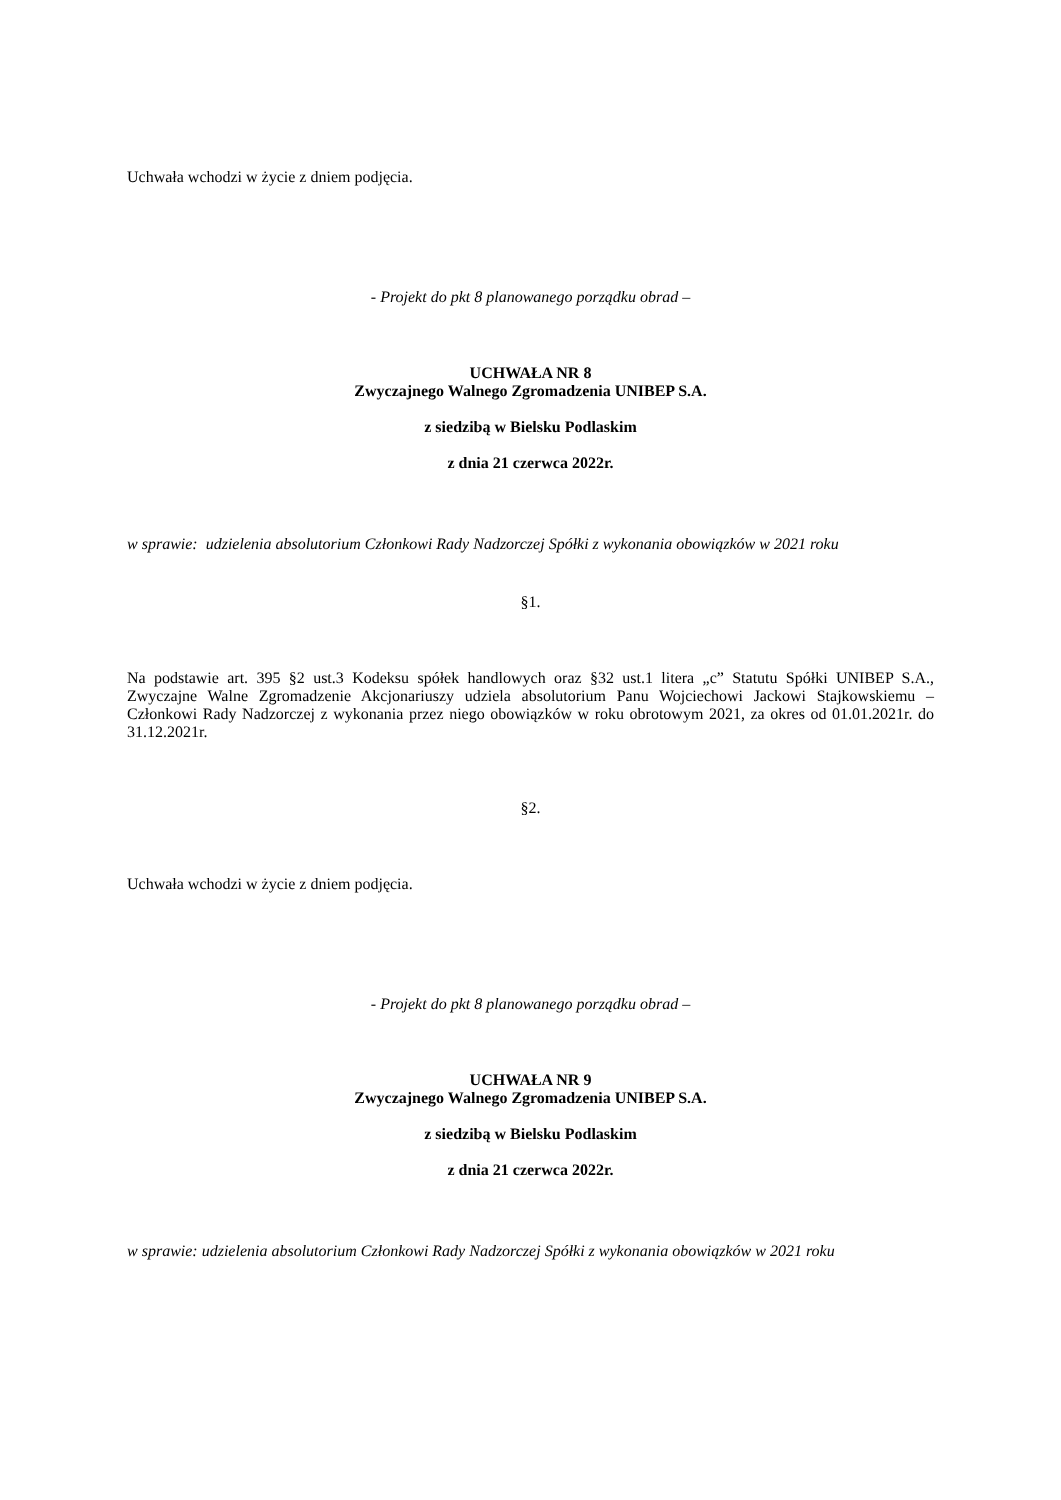Uchwała wchodzi w życie z dniem podjęcia.
- Projekt do pkt 8 planowanego porządku obrad –
UCHWAŁA NR 8
Zwyczajnego Walnego Zgromadzenia UNIBEP S.A.
z siedzibą w Bielsku Podlaskim
z dnia 21 czerwca 2022r.
w sprawie: udzielenia absolutorium Członkowi Rady Nadzorczej Spółki z wykonania obowiązków w 2021 roku
§1.
Na podstawie art. 395 §2 ust.3 Kodeksu spółek handlowych oraz §32 ust.1 litera „c” Statutu Spółki UNIBEP S.A., Zwyczajne Walne Zgromadzenie Akcjonariuszy udziela absolutorium Panu Wojciechowi Jackowi Stajkowskiemu – Członkowi Rady Nadzorczej z wykonania przez niego obowiązków w roku obrotowym 2021, za okres od 01.01.2021r. do 31.12.2021r.
§2.
Uchwała wchodzi w życie z dniem podjęcia.
- Projekt do pkt 8 planowanego porządku obrad –
UCHWAŁA NR 9
Zwyczajnego Walnego Zgromadzenia UNIBEP S.A.
z siedzibą w Bielsku Podlaskim
z dnia 21 czerwca 2022r.
w sprawie: udzielenia absolutorium Członkowi Rady Nadzorczej Spółki z wykonania obowiązków w 2021 roku